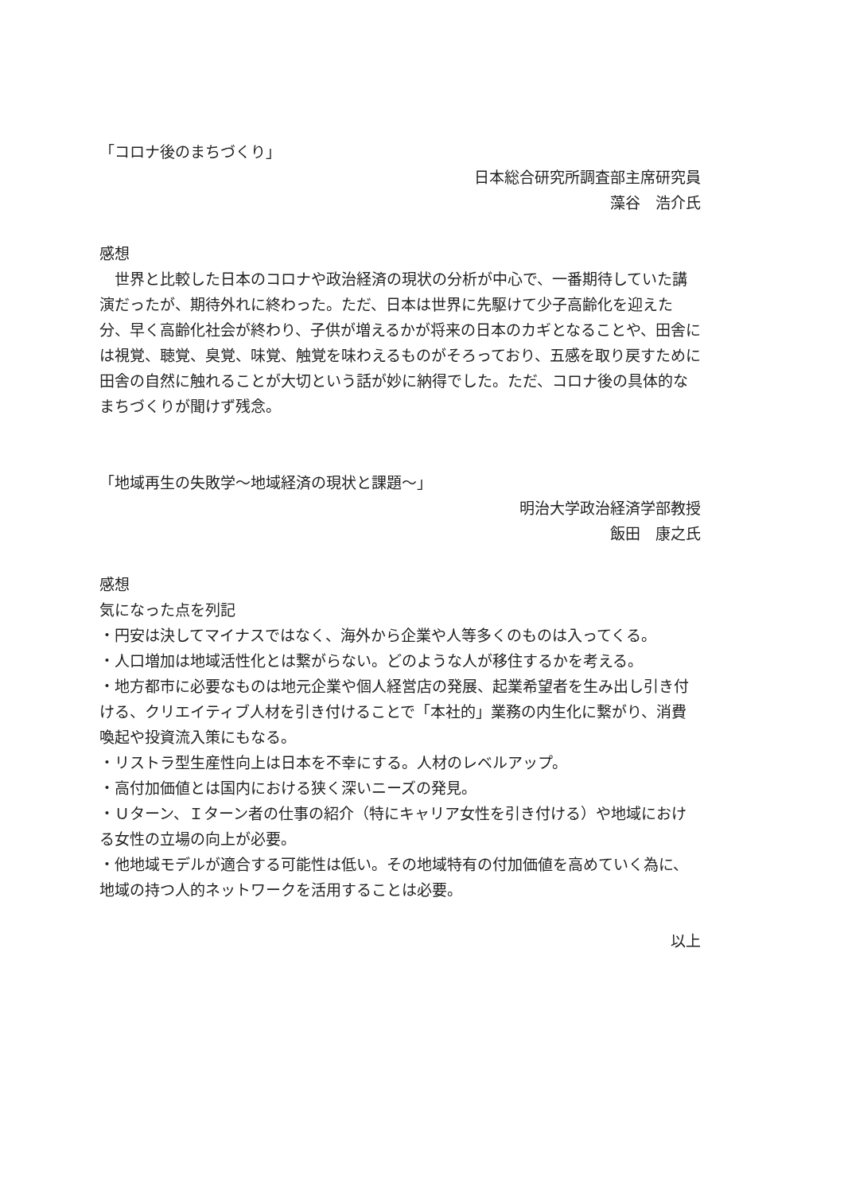「コロナ後のまちづくり」
日本総合研究所調査部主席研究員
藻谷　浩介氏
感想
　世界と比較した日本のコロナや政治経済の現状の分析が中心で、一番期待していた講演だったが、期待外れに終わった。ただ、日本は世界に先駆けて少子高齢化を迎えた分、早く高齢化社会が終わり、子供が増えるかが将来の日本のカギとなることや、田舎には視覚、聴覚、臭覚、味覚、触覚を味わえるものがそろっており、五感を取り戻すために田舎の自然に触れることが大切という話が妙に納得でした。ただ、コロナ後の具体的なまちづくりが聞けず残念。
「地域再生の失敗学～地域経済の現状と課題～」
明治大学政治経済学部教授
飯田　康之氏
感想
気になった点を列記
・円安は決してマイナスではなく、海外から企業や人等多くのものは入ってくる。
・人口増加は地域活性化とは繋がらない。どのような人が移住するかを考える。
・地方都市に必要なものは地元企業や個人経営店の発展、起業希望者を生み出し引き付ける、クリエイティブ人材を引き付けることで「本社的」業務の内生化に繋がり、消費喚起や投資流入策にもなる。
・リストラ型生産性向上は日本を不幸にする。人材のレベルアップ。
・高付加価値とは国内における狭く深いニーズの発見。
・Ｕターン、Ｉターン者の仕事の紹介（特にキャリア女性を引き付ける）や地域における女性の立場の向上が必要。
・他地域モデルが適合する可能性は低い。その地域特有の付加価値を高めていく為に、地域の持つ人的ネットワークを活用することは必要。
以上